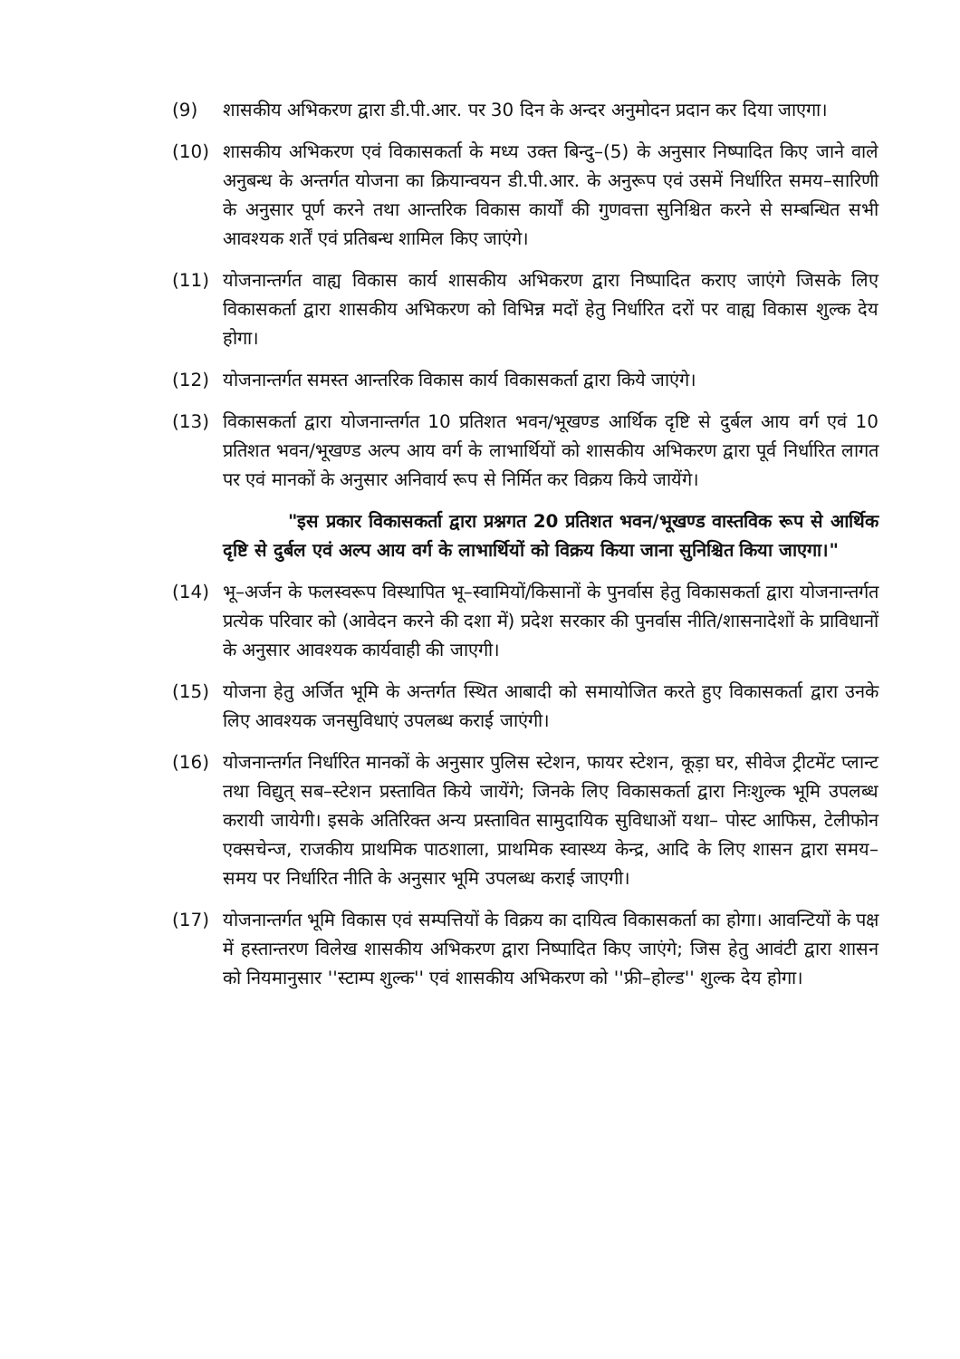(9) शासकीय अभिकरण द्वारा डी.पी.आर. पर 30 दिन के अन्दर अनुमोदन प्रदान कर दिया जाएगा।
(10) शासकीय अभिकरण एवं विकासकर्ता के मध्य उक्त बिन्दु–(5) के अनुसार निष्पादित किए जाने वाले अनुबन्ध के अन्तर्गत योजना का क्रियान्वयन डी.पी.आर. के अनुरूप एवं उसमें निर्धारित समय–सारिणी के अनुसार पूर्ण करने तथा आन्तरिक विकास कार्यों की गुणवत्ता सुनिश्चित करने से सम्बन्धित सभी आवश्यक शर्तें एवं प्रतिबन्ध शामिल किए जाएंगे।
(11) योजनान्तर्गत वाह्य विकास कार्य शासकीय अभिकरण द्वारा निष्पादित कराए जाएंगे जिसके लिए विकासकर्ता द्वारा शासकीय अभिकरण को विभिन्न मदों हेतु निर्धारित दरों पर वाह्य विकास शुल्क देय होगा।
(12) योजनान्तर्गत समस्त आन्तरिक विकास कार्य विकासकर्ता द्वारा किये जाएंगे।
(13) विकासकर्ता द्वारा योजनान्तर्गत 10 प्रतिशत भवन/भूखण्ड आर्थिक दृष्टि से दुर्बल आय वर्ग एवं 10 प्रतिशत भवन/भूखण्ड अल्प आय वर्ग के लाभार्थियों को शासकीय अभिकरण द्वारा पूर्व निर्धारित लागत पर एवं मानकों के अनुसार अनिवार्य रूप से निर्मित कर विक्रय किये जायेंगे।
"इस प्रकार विकासकर्ता द्वारा प्रश्नगत 20 प्रतिशत भवन/भूखण्ड वास्तविक रूप से आर्थिक दृष्टि से दुर्बल एवं अल्प आय वर्ग के लाभार्थियों को विक्रय किया जाना सुनिश्चित किया जाएगा।"
(14) भू–अर्जन के फलस्वरूप विस्थापित भू–स्वामियों/किसानों के पुनर्वास हेतु विकासकर्ता द्वारा योजनान्तर्गत प्रत्येक परिवार को (आवेदन करने की दशा में) प्रदेश सरकार की पुनर्वास नीति/शासनादेशों के प्राविधानों के अनुसार आवश्यक कार्यवाही की जाएगी।
(15) योजना हेतु अर्जित भूमि के अन्तर्गत स्थित आबादी को समायोजित करते हुए विकासकर्ता द्वारा उनके लिए आवश्यक जनसुविधाएं उपलब्ध कराई जाएंगी।
(16) योजनान्तर्गत निर्धारित मानकों के अनुसार पुलिस स्टेशन, फायर स्टेशन, कूड़ा घर, सीवेज ट्रीटमेंट प्लान्ट तथा विद्युत् सब–स्टेशन प्रस्तावित किये जायेंगे; जिनके लिए विकासकर्ता द्वारा निःशुल्क भूमि उपलब्ध करायी जायेगी। इसके अतिरिक्त अन्य प्रस्तावित सामुदायिक सुविधाओं यथा– पोस्ट आफिस, टेलीफोन एक्सचेन्ज, राजकीय प्राथमिक पाठशाला, प्राथमिक स्वास्थ्य केन्द्र, आदि के लिए शासन द्वारा समय–समय पर निर्धारित नीति के अनुसार भूमि उपलब्ध कराई जाएगी।
(17) योजनान्तर्गत भूमि विकास एवं सम्पत्तियों के विक्रय का दायित्व विकासकर्ता का होगा। आवन्टियों के पक्ष में हस्तान्तरण विलेख शासकीय अभिकरण द्वारा निष्पादित किए जाएंगे; जिस हेतु आवंटी द्वारा शासन को नियमानुसार ''स्टाम्प शुल्क'' एवं शासकीय अभिकरण को ''फ्री–होल्ड'' शुल्क देय होगा।